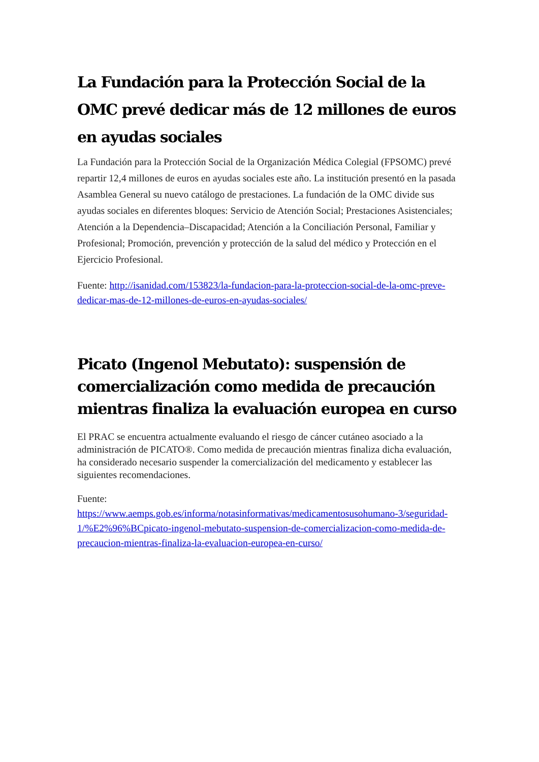La Fundación para la Protección Social de la OMC prevé dedicar más de 12 millones de euros en ayudas sociales
La Fundación para la Protección Social de la Organización Médica Colegial (FPSOMC) prevé repartir 12,4 millones de euros en ayudas sociales este año. La institución presentó en la pasada Asamblea General su nuevo catálogo de prestaciones. La fundación de la OMC divide sus ayudas sociales en diferentes bloques: Servicio de Atención Social; Prestaciones Asistenciales; Atención a la Dependencia–Discapacidad; Atención a la Conciliación Personal, Familiar y Profesional; Promoción, prevención y protección de la salud del médico y Protección en el Ejercicio Profesional.
Fuente: http://isanidad.com/153823/la-fundacion-para-la-proteccion-social-de-la-omc-preve-dedicar-mas-de-12-millones-de-euros-en-ayudas-sociales/
Picato (Ingenol Mebutato): suspensión de comercialización como medida de precaución mientras finaliza la evaluación europea en curso
El PRAC se encuentra actualmente evaluando el riesgo de cáncer cutáneo asociado a la administración de PICATO®. Como medida de precaución mientras finaliza dicha evaluación, ha considerado necesario suspender la comercialización del medicamento y establecer las siguientes recomendaciones.
Fuente:
https://www.aemps.gob.es/informa/notasinformativas/medicamentosusohumano-3/seguridad-1/%E2%96%BCpicato-ingenol-mebutato-suspension-de-comercializacion-como-medida-de-precaucion-mientras-finaliza-la-evaluacion-europea-en-curso/